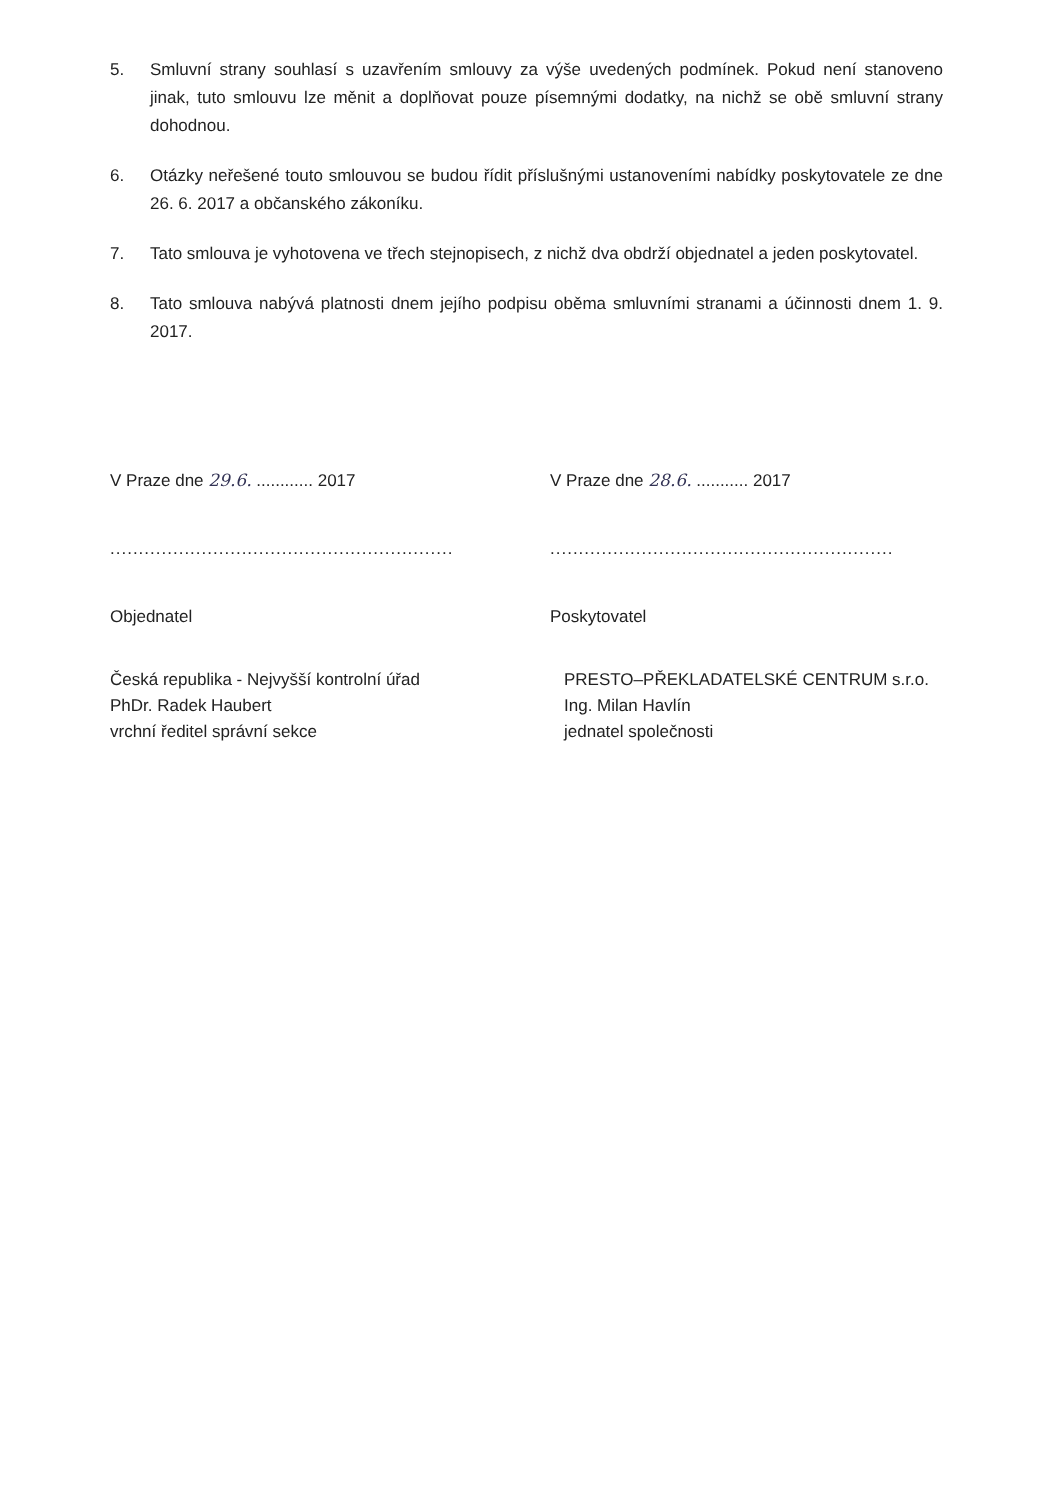5. Smluvní strany souhlasí s uzavřením smlouvy za výše uvedených podmínek. Pokud není stanoveno jinak, tuto smlouvu lze měnit a doplňovat pouze písemnými dodatky, na nichž se obě smluvní strany dohodnou.
6. Otázky neřešené touto smlouvou se budou řídit příslušnými ustanoveními nabídky poskytovatele ze dne 26. 6. 2017 a občanského zákoníku.
7. Tato smlouva je vyhotovena ve třech stejnopisech, z nichž dva obdrží objednatel a jeden poskytovatel.
8. Tato smlouva nabývá platnosti dnem jejího podpisu oběma smluvními stranami a účinnosti dnem 1. 9. 2017.
V Praze dne 29.6. ............ 2017
............................................................
Objednatel
Česká republika - Nejvyšší kontrolní úřad
PhDr. Radek Haubert
vrchní ředitel správní sekce
V Praze dne 28.6. ........... 2017
............................................................
Poskytovatel
PRESTO–PŘEKLADATELSKÉ CENTRUM s.r.o.
Ing. Milan Havlín
jednatel společnosti